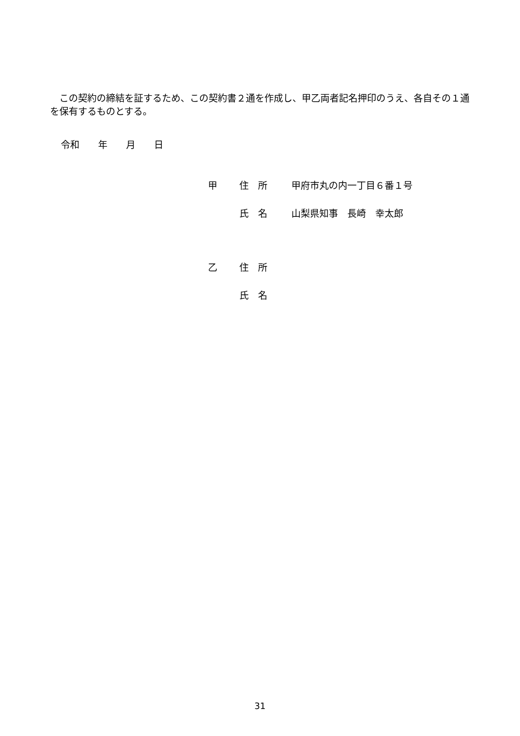この契約の締結を証するため、この契約書２通を作成し、甲乙両者記名押印のうえ、各自その１通を保有するものとする。
令和　　年　　月　　日
甲 住　所 甲府市丸の内一丁目６番１号
氏　名 山梨県知事　長崎　幸太郎
乙 住　所
氏　名
31